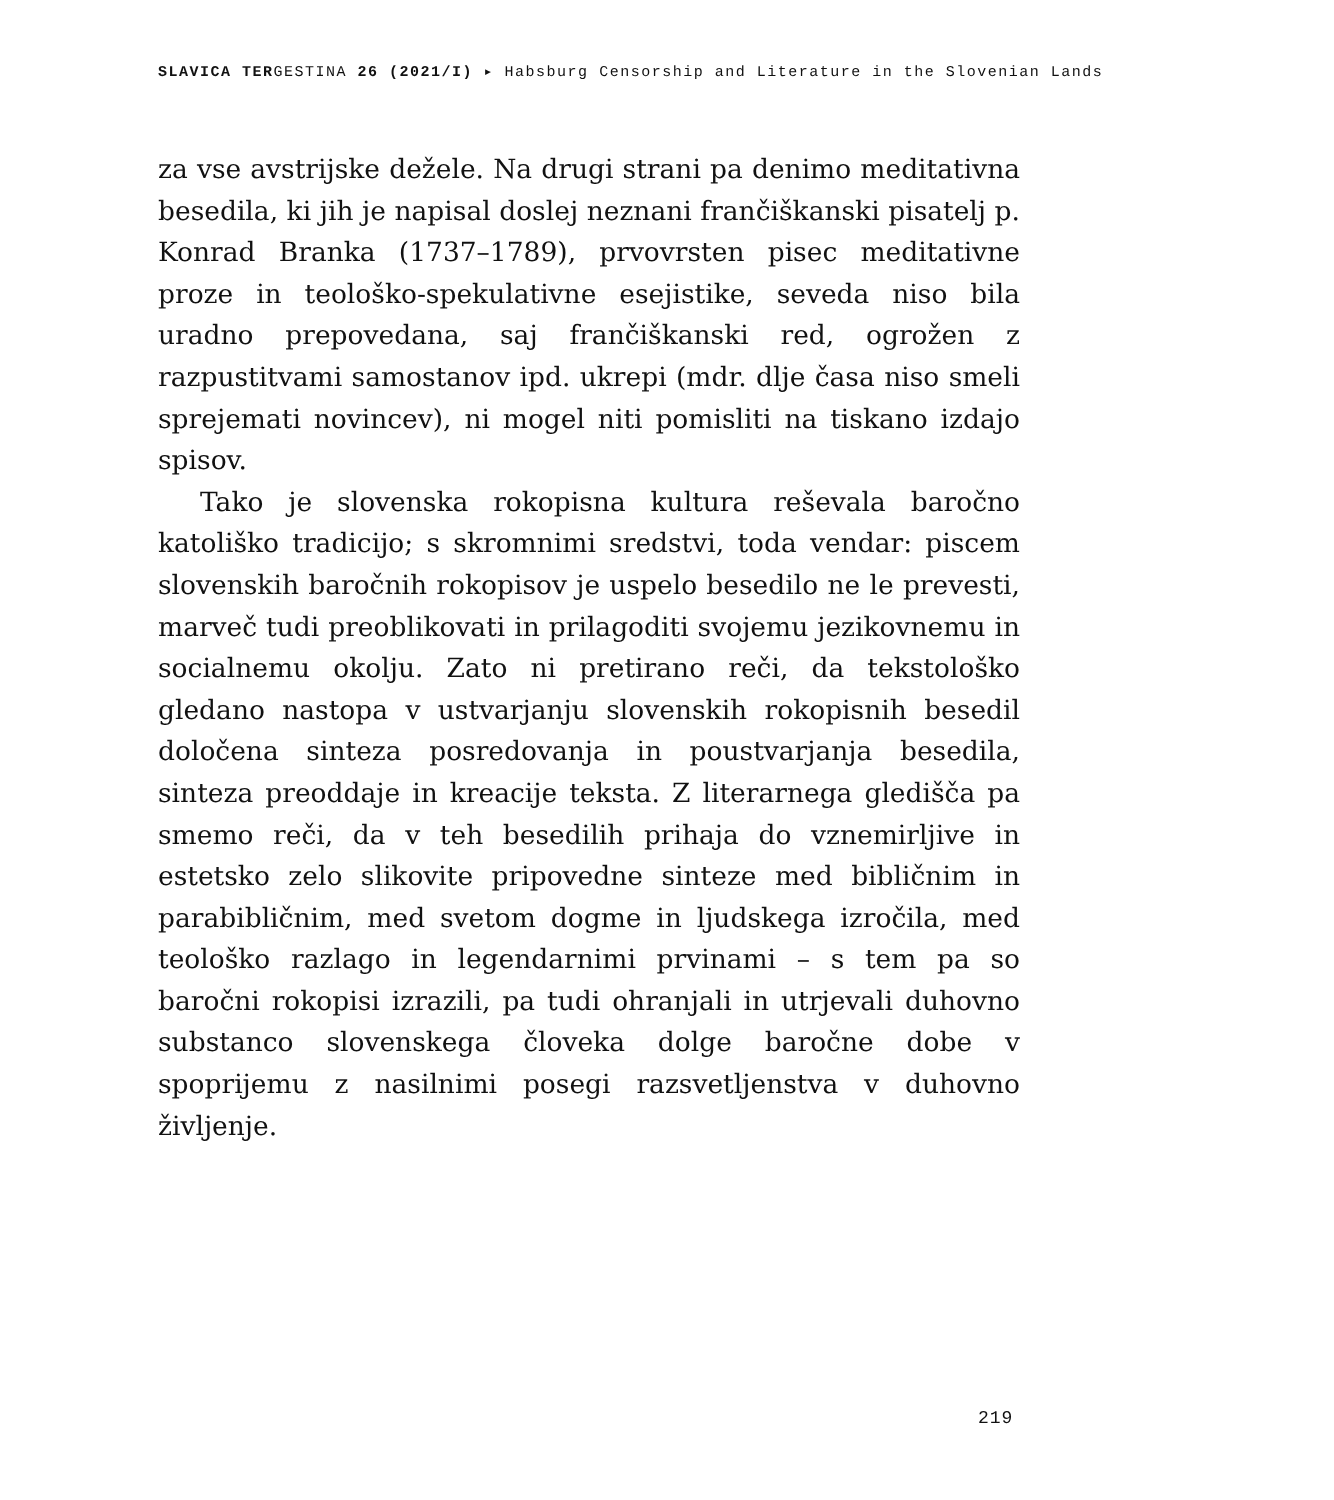SLAVICA TERGESTINA 26 (2021/I) ▸ Habsburg Censorship and Literature in the Slovenian Lands
za vse avstrijske dežele. Na drugi strani pa denimo meditativna besedila, ki jih je napisal doslej neznani frančiškanski pisatelj p. Konrad Branka (1737–1789), prvovrsten pisec meditativne proze in teološko-spekulativne esejistike, seveda niso bila uradno prepovedana, saj frančiškanski red, ogrožen z razpustitvami samostanov ipd. ukrepi (mdr. dlje časa niso smeli sprejemati novincev), ni mogel niti pomisliti na tiskano izdajo spisov.
Tako je slovenska rokopisna kultura reševala baročno katoliško tradicijo; s skromnimi sredstvi, toda vendar: piscem slovenskih baročnih rokopisov je uspelo besedilo ne le prevesti, marveč tudi preoblikovati in prilagoditi svojemu jezikovnemu in socialnemu okolju. Zato ni pretirano reči, da tekstološko gledano nastopa v ustvarjanju slovenskih rokopisnih besedil določena sinteza posredovanja in poustvarjanja besedila, sinteza preoddaje in kreacije teksta. Z literarnega gledišča pa smemo reči, da v teh besedilih prihaja do vznemirljive in estetsko zelo slikovite pripovedne sinteze med bibličnim in parabibličnim, med svetom dogme in ljudskega izročila, med teološko razlago in legendarnimi prvinami – s tem pa so baročni rokopisi izrazili, pa tudi ohranjali in utrjevali duhovno substanco slovenskega človeka dolge baročne dobe v spoprijemu z nasilnimi posegi razsvetljenstva v duhovno življenje.
219